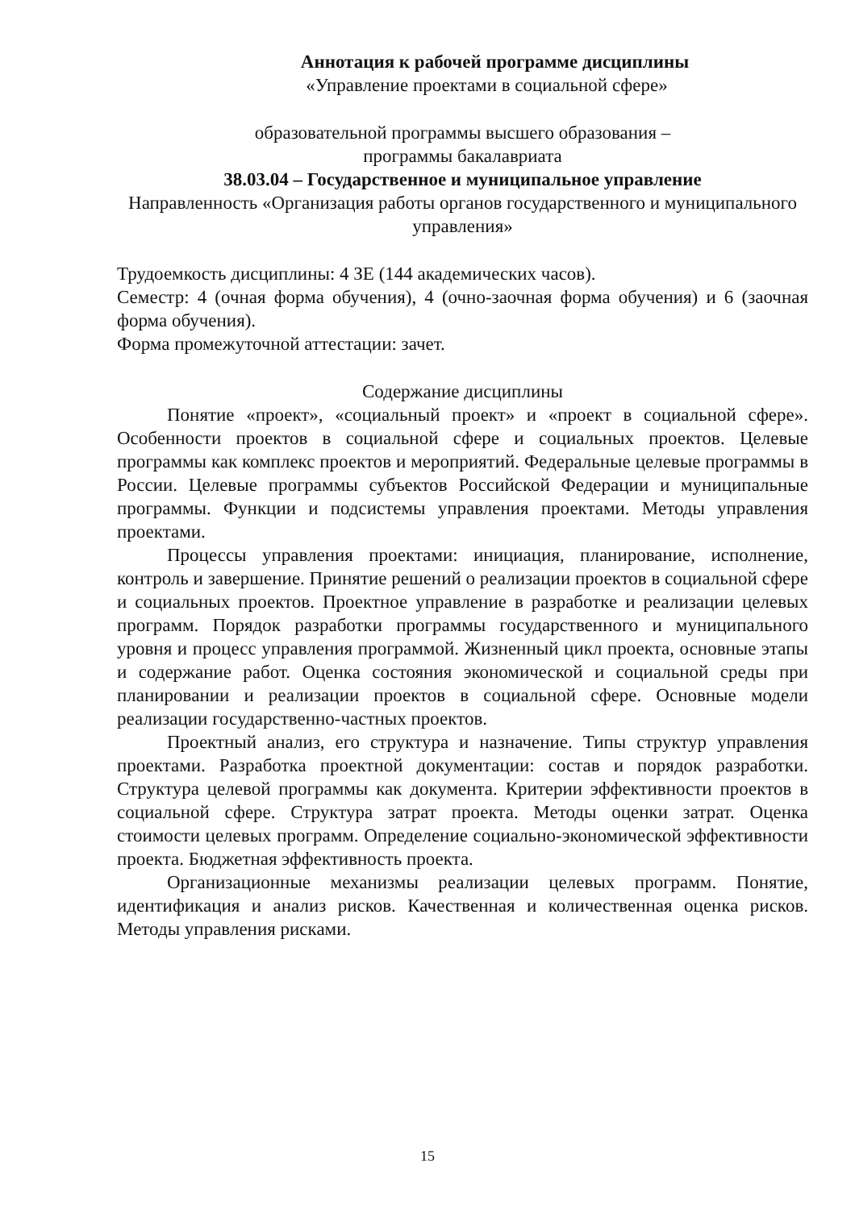Аннотация к рабочей программе дисциплины
«Управление проектами в социальной сфере»
образовательной программы высшего образования –
программы бакалавриата
38.03.04 – Государственное и муниципальное управление
Направленность «Организация работы органов государственного и муниципального управления»
Трудоемкость дисциплины: 4 ЗЕ (144 академических часов).
Семестр: 4 (очная форма обучения), 4 (очно-заочная форма обучения) и 6 (заочная форма обучения).
Форма промежуточной аттестации: зачет.
Содержание дисциплины
Понятие «проект», «социальный проект» и «проект в социальной сфере». Особенности проектов в социальной сфере и социальных проектов. Целевые программы как комплекс проектов и мероприятий. Федеральные целевые программы в России. Целевые программы субъектов Российской Федерации и муниципальные программы. Функции и подсистемы управления проектами. Методы управления проектами.
Процессы управления проектами: инициация, планирование, исполнение, контроль и завершение. Принятие решений о реализации проектов в социальной сфере и социальных проектов. Проектное управление в разработке и реализации целевых программ. Порядок разработки программы государственного и муниципального уровня и процесс управления программой. Жизненный цикл проекта, основные этапы и содержание работ. Оценка состояния экономической и социальной среды при планировании и реализации проектов в социальной сфере. Основные модели реализации государственно-частных проектов.
Проектный анализ, его структура и назначение. Типы структур управления проектами. Разработка проектной документации: состав и порядок разработки. Структура целевой программы как документа. Критерии эффективности проектов в социальной сфере. Структура затрат проекта. Методы оценки затрат. Оценка стоимости целевых программ. Определение социально-экономической эффективности проекта. Бюджетная эффективность проекта.
Организационные механизмы реализации целевых программ. Понятие, идентификация и анализ рисков. Качественная и количественная оценка рисков. Методы управления рисками.
15